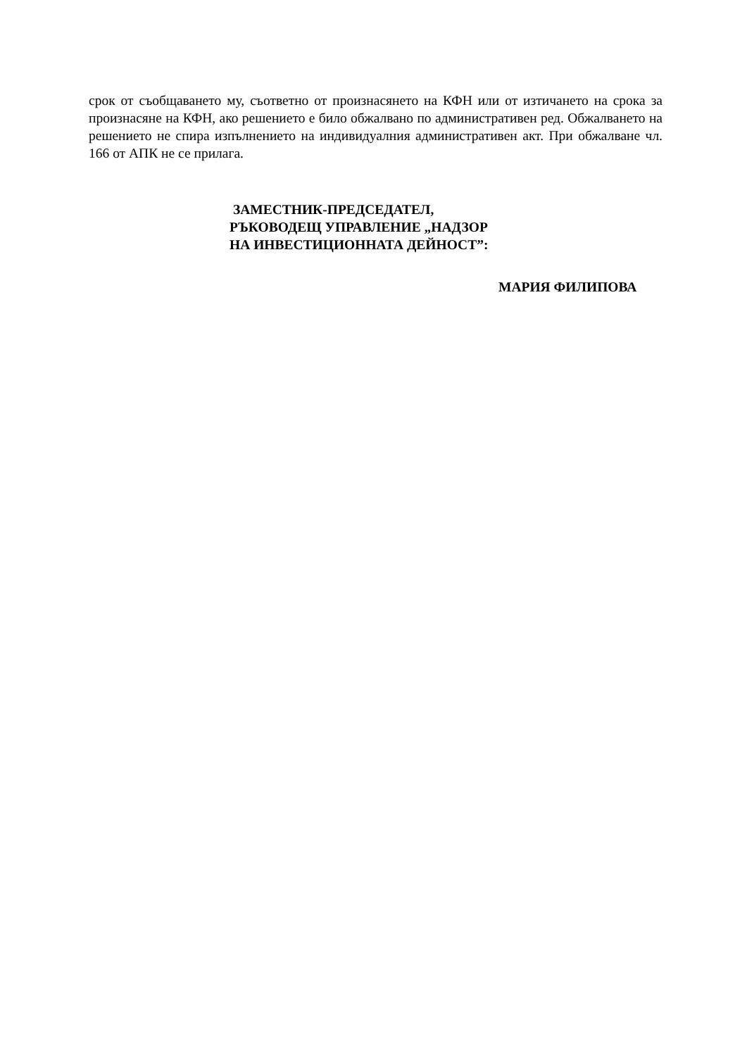срок от съобщаването му, съответно от произнасянето на КФН или от изтичането на срока за произнасяне на КФН, ако решението е било обжалвано по административен ред. Обжалването на решението не спира изпълнението на индивидуалния административен акт. При обжалване чл. 166 от АПК не се прилага.
ЗАМЕСТНИК-ПРЕДСЕДАТЕЛ,
РЪКОВОДЕЩ УПРАВЛЕНИЕ „НАДЗОР
НА ИНВЕСТИЦИОННАТА ДЕЙНОСТ”:
МАРИЯ ФИЛИПОВА